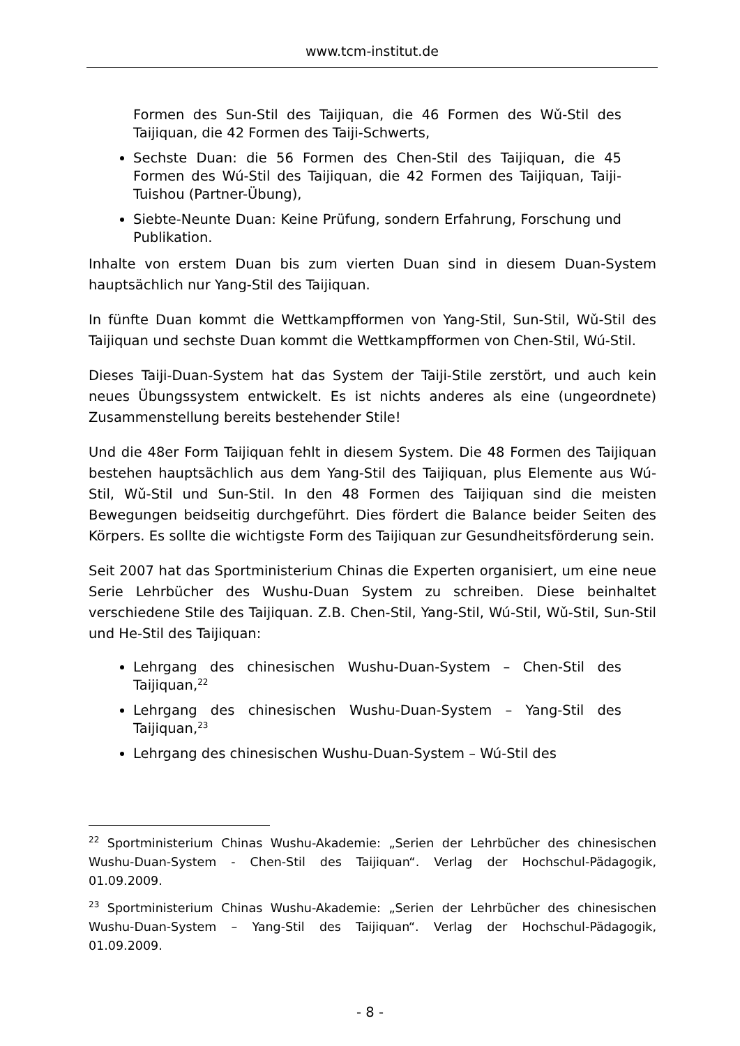www.tcm-institut.de
Formen des Sun-Stil des Taijiquan, die 46 Formen des Wǔ-Stil des Taijiquan, die 42 Formen des Taiji-Schwerts,
Sechste Duan: die 56 Formen des Chen-Stil des Taijiquan, die 45 Formen des Wú-Stil des Taijiquan, die 42 Formen des Taijiquan, Taiji-Tuishou (Partner-Übung),
Siebte-Neunte Duan: Keine Prüfung, sondern Erfahrung, Forschung und Publikation.
Inhalte von erstem Duan bis zum vierten Duan sind in diesem Duan-System hauptsächlich nur Yang-Stil des Taijiquan.
In fünfte Duan kommt die Wettkampfformen von Yang-Stil, Sun-Stil, Wǔ-Stil des Taijiquan und sechste Duan kommt die Wettkampfformen von Chen-Stil, Wú-Stil.
Dieses Taiji-Duan-System hat das System der Taiji-Stile zerstört, und auch kein neues Übungssystem entwickelt. Es ist nichts anderes als eine (ungeordnete) Zusammenstellung bereits bestehender Stile!
Und die 48er Form Taijiquan fehlt in diesem System. Die 48 Formen des Taijiquan bestehen hauptsächlich aus dem Yang-Stil des Taijiquan, plus Elemente aus Wú-Stil, Wǔ-Stil und Sun-Stil. In den 48 Formen des Taijiquan sind die meisten Bewegungen beidseitig durchgeführt. Dies fördert die Balance beider Seiten des Körpers. Es sollte die wichtigste Form des Taijiquan zur Gesundheitsförderung sein.
Seit 2007 hat das Sportministerium Chinas die Experten organisiert, um eine neue Serie Lehrbücher des Wushu-Duan System zu schreiben. Diese beinhaltet verschiedene Stile des Taijiquan. Z.B. Chen-Stil, Yang-Stil, Wú-Stil, Wǔ-Stil, Sun-Stil und He-Stil des Taijiquan:
Lehrgang des chinesischen Wushu-Duan-System – Chen-Stil des Taijiquan,<sup>22</sup>
Lehrgang des chinesischen Wushu-Duan-System – Yang-Stil des Taijiquan,<sup>23</sup>
Lehrgang des chinesischen Wushu-Duan-System – Wú-Stil des
<sup>22</sup> Sportministerium Chinas Wushu-Akademie: „Serien der Lehrbücher des chinesischen Wushu-Duan-System - Chen-Stil des Taijiquan“. Verlag der Hochschul-Pädagogik, 01.09.2009.
<sup>23</sup> Sportministerium Chinas Wushu-Akademie: „Serien der Lehrbücher des chinesischen Wushu-Duan-System – Yang-Stil des Taijiquan“. Verlag der Hochschul-Pädagogik, 01.09.2009.
- 8 -